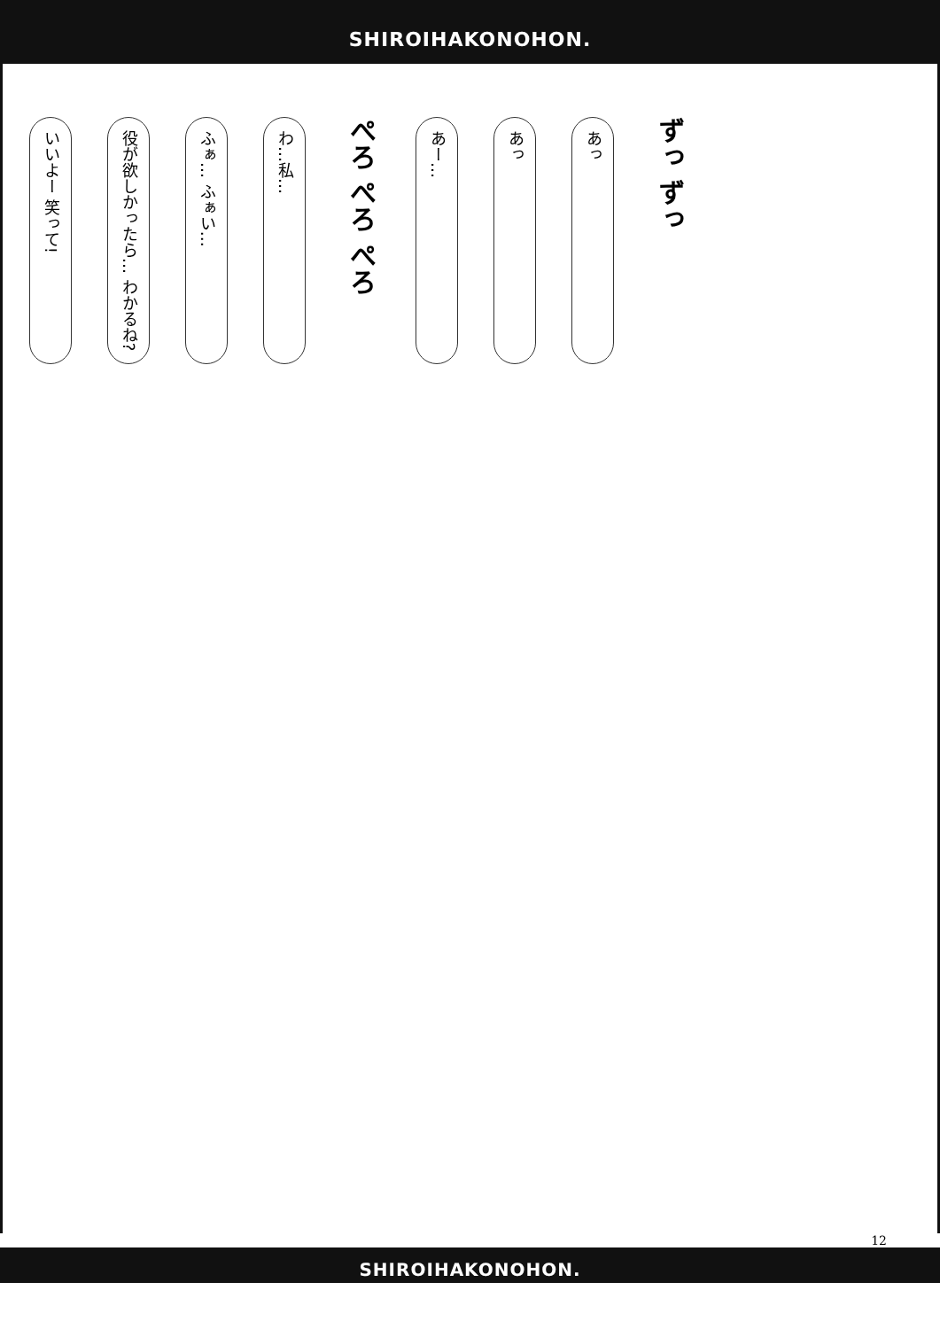SHIROIHAKONOHON.
いいよー 笑って!
役が欲しかったら… わかるね?
ふぁ… ふぁい…
わ…私…
ぺろ ぺろ ぺろ
あー…
あっ
あっ
ずっ ずっ
12
SHIROIHAKONOHON.